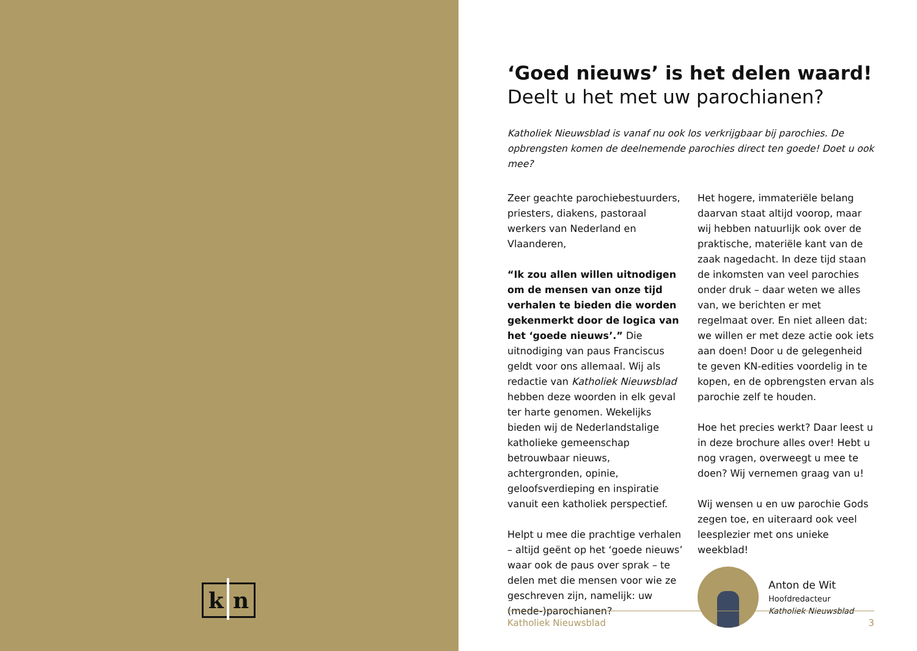k n
‘Goed nieuws’ is het delen waard!
Deelt u het met uw parochianen?
Katholiek Nieuwsblad is vanaf nu ook los verkrijgbaar bij parochies. De opbrengsten komen de deelnemende parochies direct ten goede! Doet u ook mee?
Zeer geachte parochiebestuurders, priesters, diakens, pastoraal werkers van Nederland en Vlaanderen,
“Ik zou allen willen uitnodigen om de mensen van onze tijd verhalen te bieden die worden gekenmerkt door de logica van het ‘goede nieuws’.” Die uitnodiging van paus Franciscus geldt voor ons allemaal. Wij als redactie van Katholiek Nieuwsblad hebben deze woorden in elk geval ter harte genomen. Wekelijks bieden wij de Nederlandstalige katholieke gemeenschap betrouwbaar nieuws, achtergronden, opinie, geloofsverdieping en inspiratie vanuit een katholiek perspectief.
Helpt u mee die prachtige verhalen – altijd geënt op het ‘goede nieuws’ waar ook de paus over sprak – te delen met die mensen voor wie ze geschreven zijn, namelijk: uw (mede-)parochianen?
Het hogere, immateriële belang daarvan staat altijd voorop, maar wij hebben natuurlijk ook over de praktische, materiële kant van de zaak nagedacht. In deze tijd staan de inkomsten van veel parochies onder druk – daar weten we alles van, we berichten er met regelmaat over. En niet alleen dat: we willen er met deze actie ook iets aan doen! Door u de gelegenheid te geven KN-edities voordelig in te kopen, en de opbrengsten ervan als parochie zelf te houden.
Hoe het precies werkt? Daar leest u in deze brochure alles over! Hebt u nog vragen, overweegt u mee te doen? Wij vernemen graag van u!
Wij wensen u en uw parochie Gods zegen toe, en uiteraard ook veel leesplezier met ons unieke weekblad!
Anton de Wit
Hoofdredacteur
Katholiek Nieuwsblad
Katholiek Nieuwsblad 3